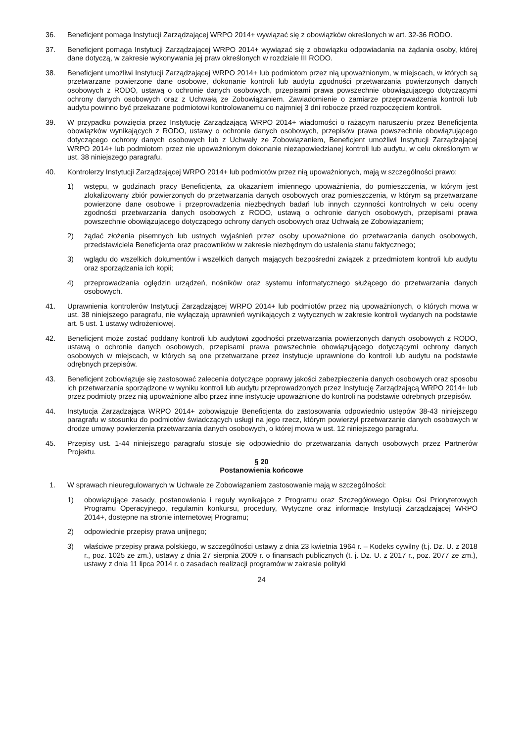36. Beneficjent pomaga Instytucji Zarządzającej WRPO 2014+ wywiązać się z obowiązków określonych w art. 32-36 RODO.
37. Beneficjent pomaga Instytucji Zarządzającej WRPO 2014+ wywiązać się z obowiązku odpowiadania na żądania osoby, której dane dotyczą, w zakresie wykonywania jej praw określonych w rozdziale III RODO.
38. Beneficjent umożliwi Instytucji Zarządzającej WRPO 2014+ lub podmiotom przez nią upoważnionym, w miejscach, w których są przetwarzane powierzone dane osobowe, dokonanie kontroli lub audytu zgodności przetwarzania powierzonych danych osobowych z RODO, ustawą o ochronie danych osobowych, przepisami prawa powszechnie obowiązującego dotyczącymi ochrony danych osobowych oraz z Uchwałą ze Zobowiązaniem. Zawiadomienie o zamiarze przeprowadzenia kontroli lub audytu powinno być przekazane podmiotowi kontrolowanemu co najmniej 3 dni robocze przed rozpoczęciem kontroli.
39. W przypadku powzięcia przez Instytucję Zarządzającą WRPO 2014+ wiadomości o rażącym naruszeniu przez Beneficjenta obowiązków wynikających z RODO, ustawy o ochronie danych osobowych, przepisów prawa powszechnie obowiązującego dotyczącego ochrony danych osobowych lub z Uchwały ze Zobowiązaniem, Beneficjent umożliwi Instytucji Zarządzającej WRPO 2014+ lub podmiotom przez nie upoważnionym dokonanie niezapowiedzianej kontroli lub audytu, w celu określonym w ust. 38 niniejszego paragrafu.
40. Kontrolerzy Instytucji Zarządzającej WRPO 2014+ lub podmiotów przez nią upoważnionych, mają w szczególności prawo:
1) wstępu, w godzinach pracy Beneficjenta, za okazaniem imiennego upoważnienia, do pomieszczenia, w którym jest zlokalizowany zbiór powierzonych do przetwarzania danych osobowych oraz pomieszczenia, w którym są przetwarzane powierzone dane osobowe i przeprowadzenia niezbędnych badań lub innych czynności kontrolnych w celu oceny zgodności przetwarzania danych osobowych z RODO, ustawą o ochronie danych osobowych, przepisami prawa powszechnie obowiązującego dotyczącego ochrony danych osobowych oraz Uchwałą ze Zobowiązaniem;
2) żądać złożenia pisemnych lub ustnych wyjaśnień przez osoby upoważnione do przetwarzania danych osobowych, przedstawiciela Beneficjenta oraz pracowników w zakresie niezbędnym do ustalenia stanu faktycznego;
3) wglądu do wszelkich dokumentów i wszelkich danych mających bezpośredni związek z przedmiotem kontroli lub audytu oraz sporządzania ich kopii;
4) przeprowadzania oględzin urządzeń, nośników oraz systemu informatycznego służącego do przetwarzania danych osobowych.
41. Uprawnienia kontrolerów Instytucji Zarządzającej WRPO 2014+ lub podmiotów przez nią upoważnionych, o których mowa w ust. 38 niniejszego paragrafu, nie wyłączają uprawnień wynikających z wytycznych w zakresie kontroli wydanych na podstawie art. 5 ust. 1 ustawy wdrożeniowej.
42. Beneficjent może zostać poddany kontroli lub audytowi zgodności przetwarzania powierzonych danych osobowych z RODO, ustawą o ochronie danych osobowych, przepisami prawa powszechnie obowiązującego dotyczącymi ochrony danych osobowych w miejscach, w których są one przetwarzane przez instytucje uprawnione do kontroli lub audytu na podstawie odrębnych przepisów.
43. Beneficjent zobowiązuje się zastosować zalecenia dotyczące poprawy jakości zabezpieczenia danych osobowych oraz sposobu ich przetwarzania sporządzone w wyniku kontroli lub audytu przeprowadzonych przez Instytucję Zarządzającą WRPO 2014+ lub przez podmioty przez nią upoważnione albo przez inne instytucje upoważnione do kontroli na podstawie odrębnych przepisów.
44. Instytucja Zarządzająca WRPO 2014+ zobowiązuje Beneficjenta do zastosowania odpowiednio ustępów 38-43 niniejszego paragrafu w stosunku do podmiotów świadczących usługi na jego rzecz, którym powierzył przetwarzanie danych osobowych w drodze umowy powierzenia przetwarzania danych osobowych, o której mowa w ust. 12 niniejszego paragrafu.
45. Przepisy ust. 1-44 niniejszego paragrafu stosuje się odpowiednio do przetwarzania danych osobowych przez Partnerów Projektu.
§ 20
Postanowienia końcowe
1. W sprawach nieuregulowanych w Uchwale ze Zobowiązaniem zastosowanie mają w szczególności:
1) obowiązujące zasady, postanowienia i reguły wynikające z Programu oraz Szczegółowego Opisu Osi Priorytetowych Programu Operacyjnego, regulamin konkursu, procedury, Wytyczne oraz informacje Instytucji Zarządzającej WRPO 2014+, dostępne na stronie internetowej Programu;
2) odpowiednie przepisy prawa unijnego;
3) właściwe przepisy prawa polskiego, w szczególności ustawy z dnia 23 kwietnia 1964 r. – Kodeks cywilny (t.j. Dz. U. z 2018 r., poz. 1025 ze zm.), ustawy z dnia 27 sierpnia 2009 r. o finansach publicznych (t. j. Dz. U. z 2017 r., poz. 2077 ze zm.), ustawy z dnia 11 lipca 2014 r. o zasadach realizacji programów w zakresie polityki
24